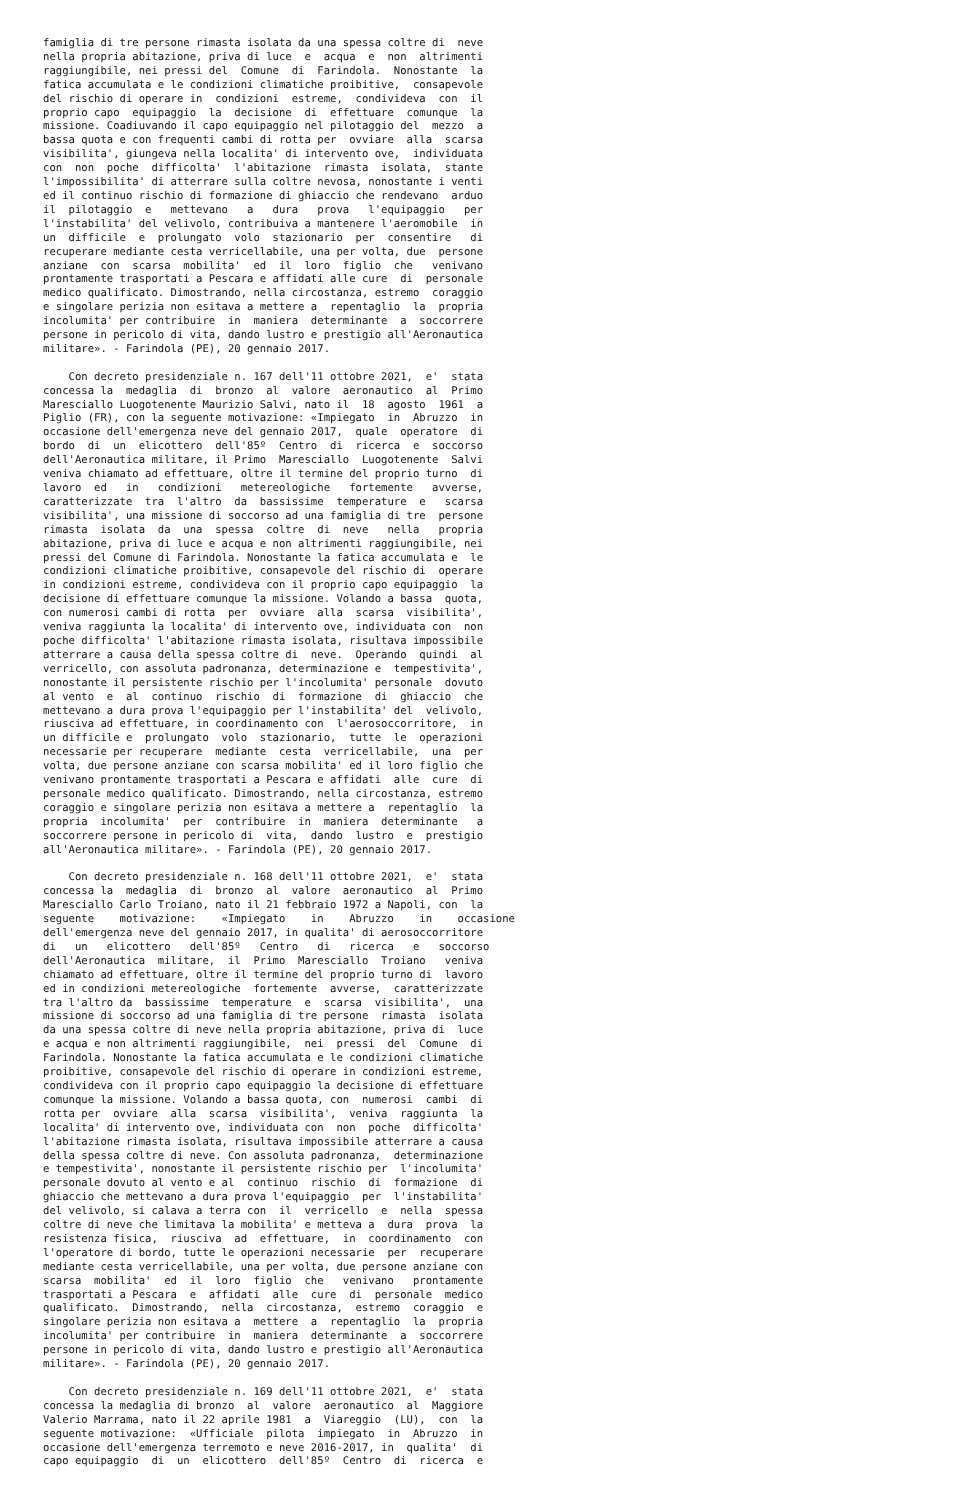famiglia di tre persone rimasta isolata da una spessa coltre di  neve
nella propria abitazione, priva di luce  e  acqua  e  non  altrimenti
raggiungibile, nei pressi del  Comune  di  Farindola.  Nonostante  la
fatica accumulata e le condizioni climatiche proibitive,  consapevole
del rischio di operare in  condizioni  estreme,  condivideva  con  il
proprio capo  equipaggio  la  decisione  di  effettuare  comunque  la
missione. Coadiuvando il capo equipaggio nel pilotaggio del  mezzo  a
bassa quota e con frequenti cambi di rotta per  ovviare  alla  scarsa
visibilita', giungeva nella localita' di intervento ove,  individuata
con  non  poche  difficolta'  l'abitazione  rimasta  isolata,  stante
l'impossibilita' di atterrare sulla coltre nevosa, nonostante i venti
ed il continuo rischio di formazione di ghiaccio che rendevano  arduo
il  pilotaggio  e   mettevano   a   dura   prova   l'equipaggio   per
l'instabilita' del velivolo, contribuiva a mantenere l'aeromobile  in
un  difficile  e  prolungato  volo  stazionario  per  consentire   di
recuperare mediante cesta verricellabile, una per volta, due  persone
anziane  con  scarsa  mobilita'  ed  il  loro  figlio  che   venivano
prontamente trasportati a Pescara e affidati alle cure  di  personale
medico qualificato. Dimostrando, nella circostanza, estremo  coraggio
e singolare perizia non esitava a mettere a  repentaglio  la  propria
incolumita' per contribuire  in  maniera  determinante  a  soccorrere
persone in pericolo di vita, dando lustro e prestigio all'Aeronautica
militare». - Farindola (PE), 20 gennaio 2017.

    Con decreto presidenziale n. 167 dell'11 ottobre 2021,  e'  stata
concessa la  medaglia  di  bronzo  al  valore  aeronautico  al  Primo
Maresciallo Luogotenente Maurizio Salvi, nato il  18  agosto  1961  a
Piglio (FR), con la seguente motivazione: «Impiegato  in  Abruzzo  in
occasione dell'emergenza neve del gennaio 2017,  quale  operatore  di
bordo  di  un  elicottero  dell'85º  Centro  di  ricerca  e  soccorso
dell'Aeronautica militare, il Primo  Maresciallo  Luogotenente  Salvi
veniva chiamato ad effettuare, oltre il termine del proprio turno  di
lavoro  ed   in   condizioni   metereologiche   fortemente   avverse,
caratterizzate  tra  l'altro  da  bassissime  temperature  e   scarsa
visibilita', una missione di soccorso ad una famiglia di tre  persone
rimasta  isolata  da  una  spessa  coltre  di  neve   nella   propria
abitazione, priva di luce e acqua e non altrimenti raggiungibile, nei
pressi del Comune di Farindola. Nonostante la fatica accumulata e  le
condizioni climatiche proibitive, consapevole del rischio di  operare
in condizioni estreme, condivideva con il proprio capo equipaggio  la
decisione di effettuare comunque la missione. Volando a bassa  quota,
con numerosi cambi di rotta  per  ovviare  alla  scarsa  visibilita',
veniva raggiunta la localita' di intervento ove, individuata con  non
poche difficolta' l'abitazione rimasta isolata, risultava impossibile
atterrare a causa della spessa coltre di  neve.  Operando  quindi  al
verricello, con assoluta padronanza, determinazione e  tempestivita',
nonostante il persistente rischio per l'incolumita' personale  dovuto
al vento  e  al  continuo  rischio  di  formazione  di  ghiaccio  che
mettevano a dura prova l'equipaggio per l'instabilita' del  velivolo,
riusciva ad effettuare, in coordinamento con  l'aerosoccorritore,  in
un difficile e  prolungato  volo  stazionario,  tutte  le  operazioni
necessarie per recuperare  mediante  cesta  verricellabile,  una  per
volta, due persone anziane con scarsa mobilita' ed il loro figlio che
venivano prontamente trasportati a Pescara e affidati  alle  cure  di
personale medico qualificato. Dimostrando, nella circostanza, estremo
coraggio e singolare perizia non esitava a mettere a  repentaglio  la
propria  incolumita'  per  contribuire  in  maniera  determinante   a
soccorrere persone in pericolo di  vita,  dando  lustro  e  prestigio
all'Aeronautica militare». - Farindola (PE), 20 gennaio 2017.

    Con decreto presidenziale n. 168 dell'11 ottobre 2021,  e'  stata
concessa la  medaglia  di  bronzo  al  valore  aeronautico  al  Primo
Maresciallo Carlo Troiano, nato il 21 febbraio 1972 a Napoli, con  la
seguente    motivazione:    «Impiegato    in    Abruzzo    in    occasione
dell'emergenza neve del gennaio 2017, in qualita' di aerosoccorritore
di   un   elicottero   dell'85º   Centro   di   ricerca   e   soccorso
dell'Aeronautica  militare,  il  Primo  Maresciallo  Troiano   veniva
chiamato ad effettuare, oltre il termine del proprio turno di  lavoro
ed in condizioni metereologiche  fortemente  avverse,  caratterizzate
tra l'altro da  bassissime  temperature  e  scarsa  visibilita',  una
missione di soccorso ad una famiglia di tre persone  rimasta  isolata
da una spessa coltre di neve nella propria abitazione, priva di  luce
e acqua e non altrimenti raggiungibile,  nei  pressi  del  Comune  di
Farindola. Nonostante la fatica accumulata e le condizioni climatiche
proibitive, consapevole del rischio di operare in condizioni estreme,
condivideva con il proprio capo equipaggio la decisione di effettuare
comunque la missione. Volando a bassa quota, con  numerosi  cambi  di
rotta per  ovviare  alla  scarsa  visibilita',  veniva  raggiunta  la
localita' di intervento ove, individuata con  non  poche  difficolta'
l'abitazione rimasta isolata, risultava impossibile atterrare a causa
della spessa coltre di neve. Con assoluta padronanza,  determinazione
e tempestivita', nonostante il persistente rischio per  l'incolumita'
personale dovuto al vento e al  continuo  rischio  di  formazione  di
ghiaccio che mettevano a dura prova l'equipaggio  per  l'instabilita'
del velivolo, si calava a terra con  il  verricello  e  nella  spessa
coltre di neve che limitava la mobilita' e metteva a  dura  prova  la
resistenza fisica,  riusciva  ad  effettuare,  in  coordinamento  con
l'operatore di bordo, tutte le operazioni necessarie  per  recuperare
mediante cesta verricellabile, una per volta, due persone anziane con
scarsa  mobilita'  ed  il  loro  figlio  che   venivano   prontamente
trasportati a Pescara  e  affidati  alle  cure  di  personale  medico
qualificato.  Dimostrando,  nella  circostanza,  estremo  coraggio  e
singolare perizia non esitava a  mettere  a  repentaglio  la  propria
incolumita' per contribuire  in  maniera  determinante  a  soccorrere
persone in pericolo di vita, dando lustro e prestigio all'Aeronautica
militare». - Farindola (PE), 20 gennaio 2017.

    Con decreto presidenziale n. 169 dell'11 ottobre 2021,  e'  stata
concessa la medaglia di bronzo  al  valore  aeronautico  al  Maggiore
Valerio Marrama, nato il 22 aprile 1981  a  Viareggio  (LU),  con  la
seguente motivazione:  «Ufficiale  pilota  impiegato  in  Abruzzo  in
occasione dell'emergenza terremoto e neve 2016-2017, in  qualita'  di
capo equipaggio  di  un  elicottero  dell'85º  Centro  di  ricerca  e